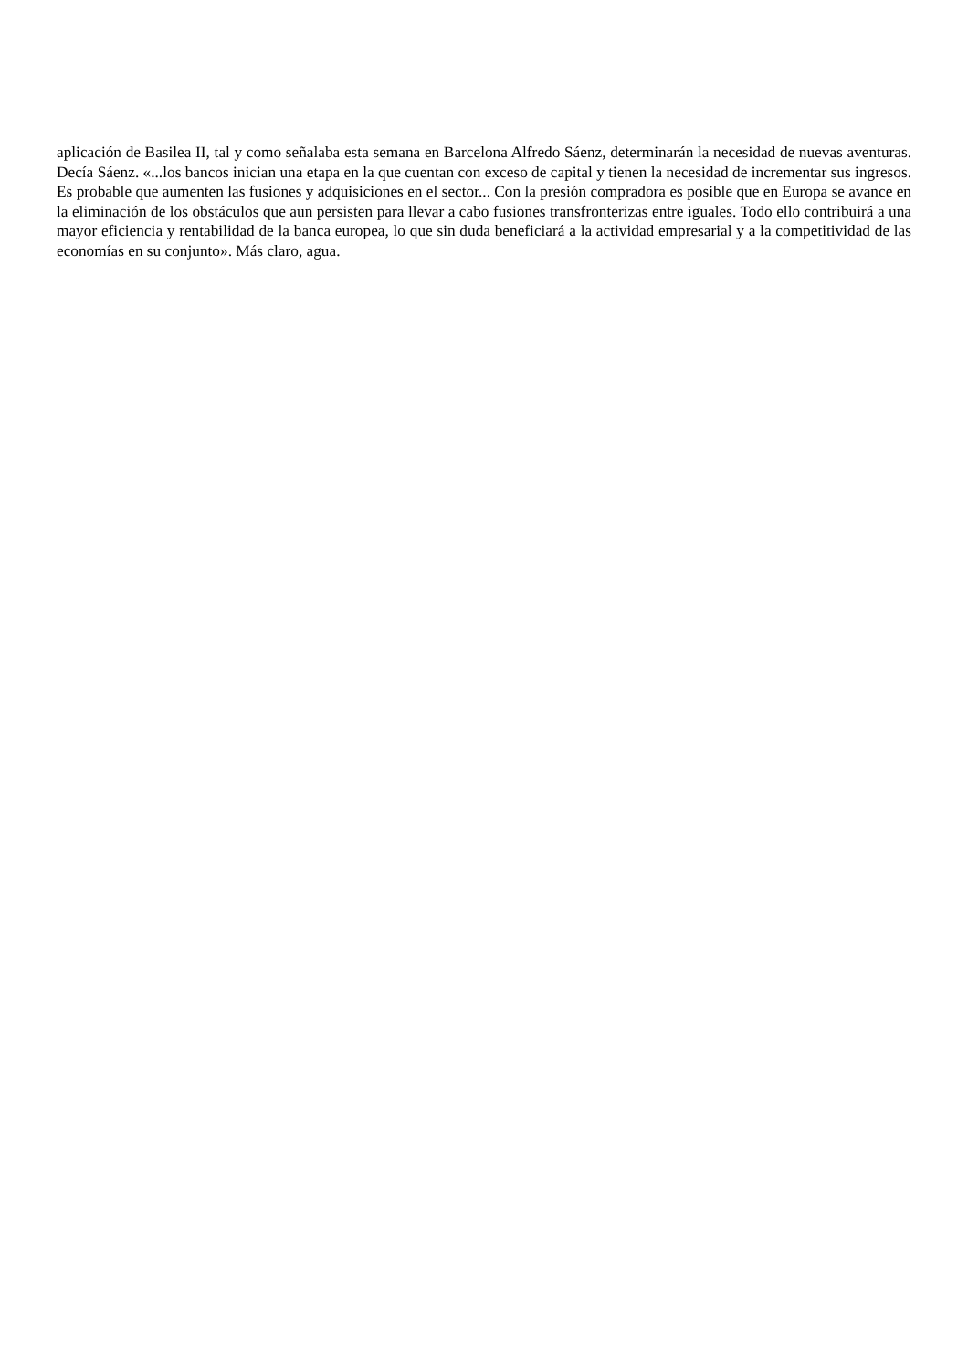aplicación de Basilea II, tal y como señalaba esta semana en Barcelona Alfredo Sáenz, determinarán la necesidad de nuevas aventuras. Decía Sáenz. «...los bancos inician una etapa en la que cuentan con exceso de capital y tienen la necesidad de incrementar sus ingresos. Es probable que aumenten las fusiones y adquisiciones en el sector... Con la presión compradora es posible que en Europa se avance en la eliminación de los obstáculos que aun persisten para llevar a cabo fusiones transfronterizas entre iguales. Todo ello contribuirá a una mayor eficiencia y rentabilidad de la banca europea, lo que sin duda beneficiará a la actividad empresarial y a la competitividad de las economías en su conjunto». Más claro, agua.